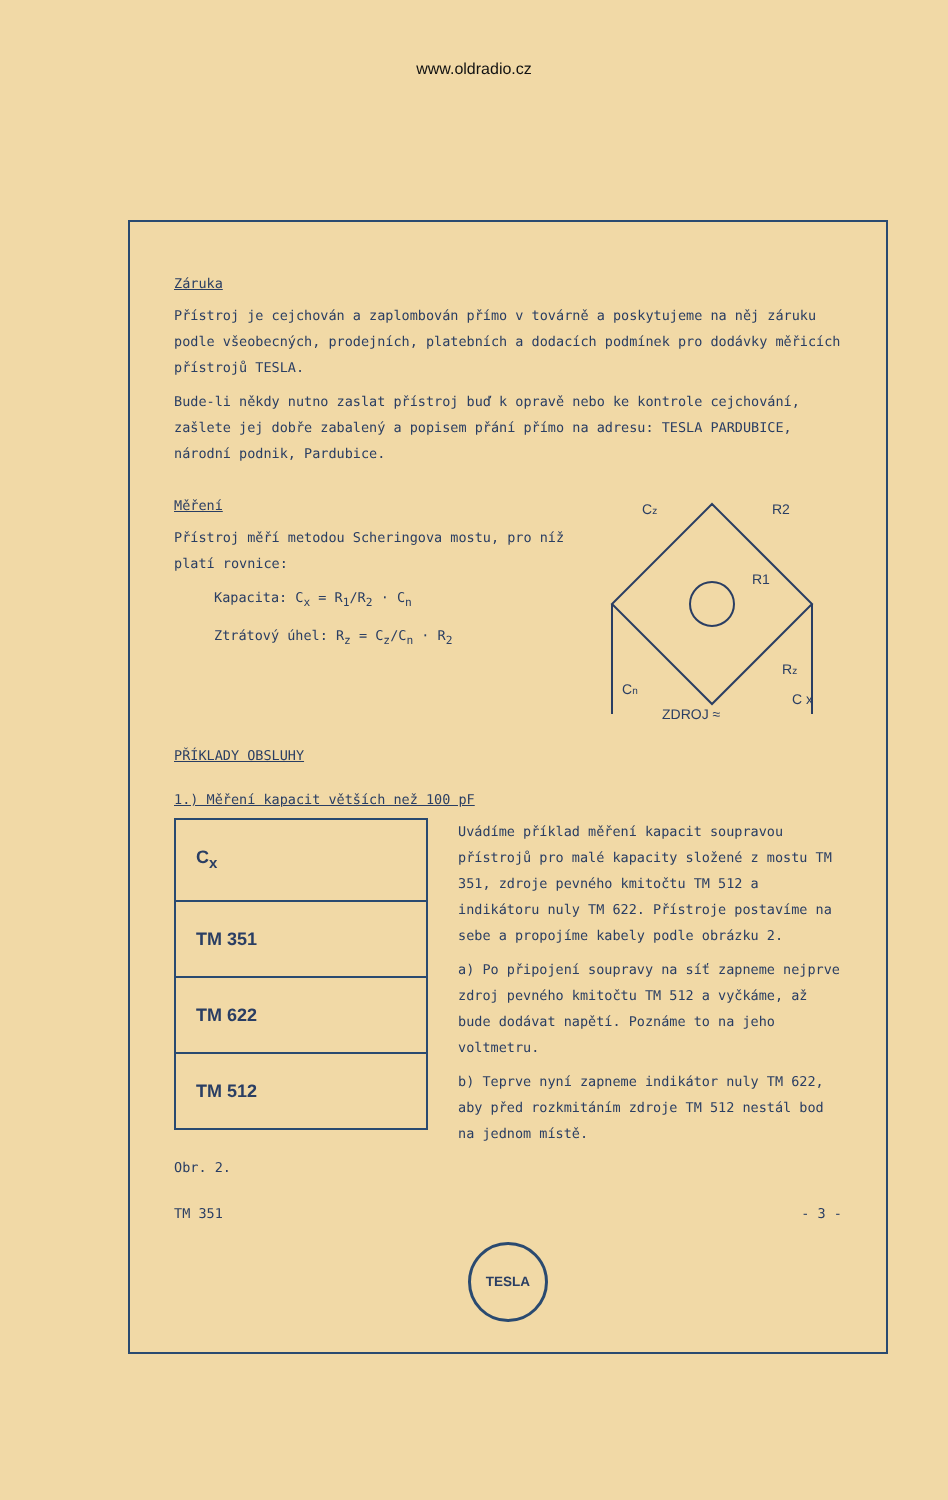www.oldradio.cz
Záruka
Přístroj je cejchován a zaplombován přímo v továrně a poskytujeme na něj záruku podle všeobecných, prodejních, platebních a dodacích podmínek pro dodávky měřicích přístrojů TESLA.
Bude-li někdy nutno zaslat přístroj buď k opravě nebo ke kontrole cejchování, zašlete jej dobře zabalený a popisem přání přímo na adresu: TESLA PARDUBICE, národní podnik, Pardubice.
Měření
Přístroj měří metodou Scheringova mostu, pro níž platí rovnice:
Kapacita: C<sub>x</sub> = R<sub>1</sub>/R<sub>2</sub> · C<sub>n</sub>
Ztrátový úhel: R<sub>z</sub> = C<sub>z</sub>/C<sub>n</sub> · R<sub>2</sub>
Cz
R1
R2
Cn
Rz
C x
ZDROJ ≈
PŘÍKLADY OBSLUHY
1.) Měření kapacit větších než 100 pF
C<sub>x</sub>
TM 351
TM 622
TM 512
Uvádíme příklad měření kapacit soupravou přístrojů pro malé kapacity složené z mostu TM 351, zdroje pevného kmitočtu TM 512 a indikátoru nuly TM 622. Přístroje postavíme na sebe a propojíme kabely podle obrázku 2.
a) Po připojení soupravy na síť zapneme nejprve zdroj pevného kmitočtu TM 512 a vyčkáme, až bude dodávat napětí. Poznáme to na jeho voltmetru.
b) Teprve nyní zapneme indikátor nuly TM 622, aby před rozkmitáním zdroje TM 512 nestál bod na jednom místě.
Obr. 2.
TM 351 - 3 -
TESLA